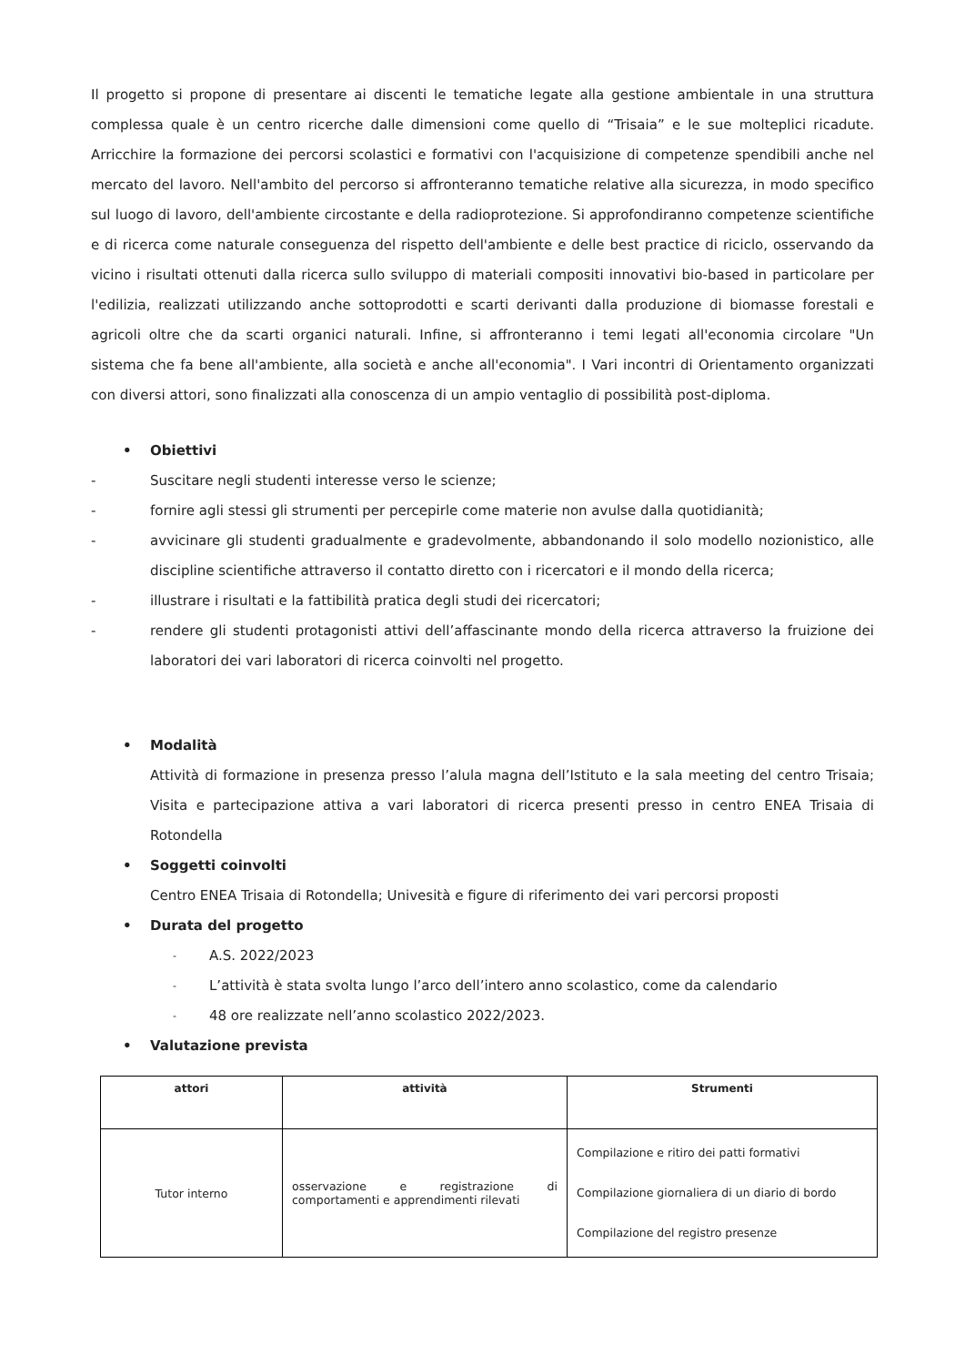Il progetto si propone di presentare ai discenti le tematiche legate alla gestione ambientale in una struttura complessa quale è un centro ricerche dalle dimensioni come quello di “Trisaia” e le sue molteplici ricadute. Arricchire la formazione dei percorsi scolastici e formativi con l'acquisizione di competenze spendibili anche nel mercato del lavoro. Nell'ambito del percorso si affronteranno tematiche relative alla sicurezza, in modo specifico sul luogo di lavoro, dell'ambiente circostante e della radioprotezione. Si approfondiranno competenze scientifiche e di ricerca come naturale conseguenza del rispetto dell'ambiente e delle best practice di riciclo, osservando da vicino i risultati ottenuti dalla ricerca sullo sviluppo di materiali compositi innovativi bio-based in particolare per l'edilizia, realizzati utilizzando anche sottoprodotti e scarti derivanti dalla produzione di biomasse forestali e agricoli oltre che da scarti organici naturali. Infine, si affronteranno i temi legati all'economia circolare "Un sistema che fa bene all'ambiente, alla società e anche all'economia". I Vari incontri di Orientamento organizzati con diversi attori, sono finalizzati alla conoscenza di un ampio ventaglio di possibilità post-diploma.
• Obiettivi
- Suscitare negli studenti interesse verso le scienze;
- fornire agli stessi gli strumenti per percepirle come materie non avulse dalla quotidianità;
- avvicinare gli studenti gradualmente e gradevolmente, abbandonando il solo modello nozionistico, alle discipline scientifiche attraverso il contatto diretto con i ricercatori e il mondo della ricerca;
- illustrare i risultati e la fattibilità pratica degli studi dei ricercatori;
- rendere gli studenti protagonisti attivi dell’affascinante mondo della ricerca attraverso la fruizione dei laboratori dei vari laboratori di ricerca coinvolti nel progetto.
• Modalità
Attività di formazione in presenza presso l’alula magna dell’Istituto e la sala meeting del centro Trisaia; Visita e partecipazione attiva a vari laboratori di ricerca presenti presso in centro ENEA Trisaia di Rotondella
• Soggetti coinvolti
Centro ENEA Trisaia di Rotondella; Univesità e figure di riferimento dei vari percorsi proposti
• Durata del progetto
- A.S. 2022/2023
- L’attività è stata svolta lungo l’arco dell’intero anno scolastico, come da calendario
- 48 ore realizzate nell’anno scolastico 2022/2023.
• Valutazione prevista
| attori | attività | Strumenti |
| --- | --- | --- |
| Tutor interno | osservazione e registrazione di comportamenti e apprendimenti rilevati | Compilazione e ritiro dei patti formativi Compilazione giornaliera di un diario di bordo Compilazione del registro presenze |